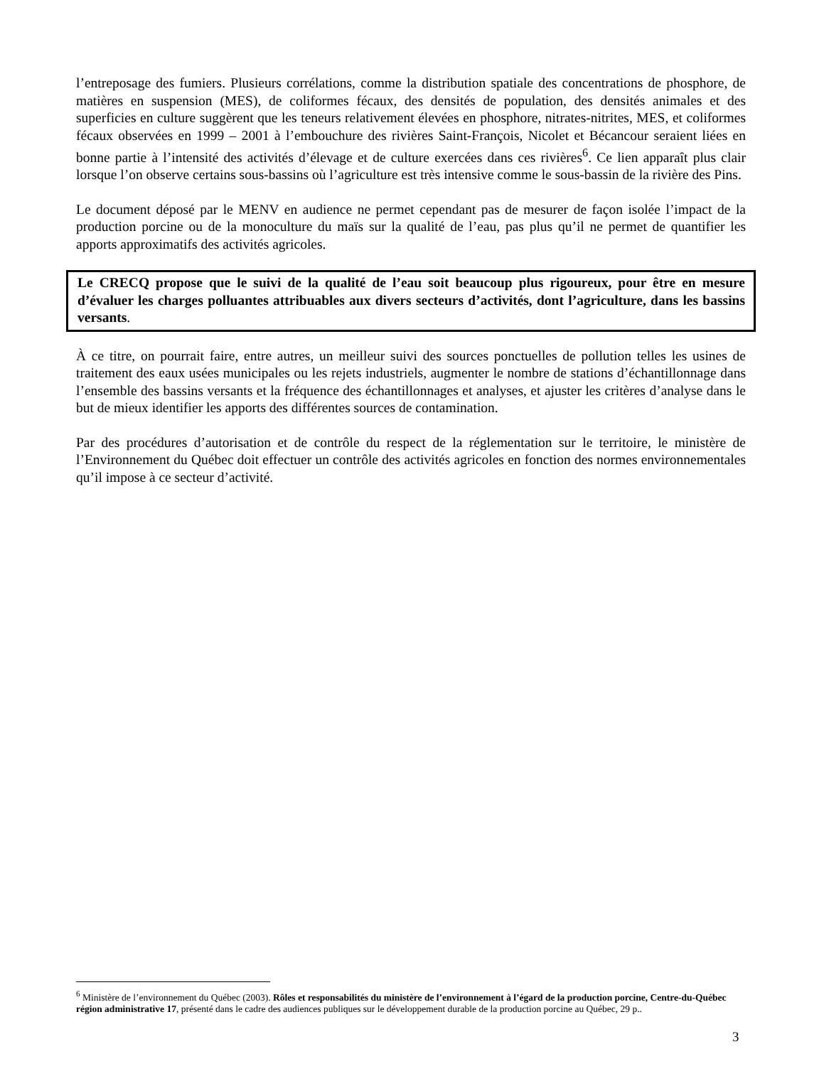l’entreposage des fumiers. Plusieurs corrélations, comme la distribution spatiale des concentrations de phosphore, de matières en suspension (MES), de coliformes fécaux, des densités de population, des densités animales et des superficies en culture suggèrent que les teneurs relativement élevées en phosphore, nitrates-nitrites, MES, et coliformes fécaux observées en 1999 – 2001 à l’embouchure des rivières Saint-François, Nicolet et Bécancour seraient liées en bonne partie à l’intensité des activités d’élevage et de culture exercées dans ces rivières<sup>6</sup>. Ce lien apparaît plus clair lorsque l’on observe certains sous-bassins où l’agriculture est très intensive comme le sous-bassin de la rivière des Pins.
Le document déposé par le MENV en audience ne permet cependant pas de mesurer de façon isolée l’impact de la production porcine ou de la monoculture du maïs sur la qualité de l’eau, pas plus qu’il ne permet de quantifier les apports approximatifs des activités agricoles.
Le CRECQ propose que le suivi de la qualité de l’eau soit beaucoup plus rigoureux, pour être en mesure d’évaluer les charges polluantes attribuables aux divers secteurs d’activités, dont l’agriculture, dans les bassins versants.
À ce titre, on pourrait faire, entre autres, un meilleur suivi des sources ponctuelles de pollution telles les usines de traitement des eaux usées municipales ou les rejets industriels, augmenter le nombre de stations d’échantillonnage dans l’ensemble des bassins versants et la fréquence des échantillonnages et analyses, et ajuster les critères d’analyse dans le but de mieux identifier les apports des différentes sources de contamination.
Par des procédures d’autorisation et de contrôle du respect de la réglementation sur le territoire, le ministère de l’Environnement du Québec doit effectuer un contrôle des activités agricoles en fonction des normes environnementales qu’il impose à ce secteur d’activité.
<sup>6</sup> Ministère de l’environnement du Québec (2003). Rôles et responsabilités du ministère de l’environnement à l’égard de la production porcine, Centre-du-Québec région administrative 17, présenté dans le cadre des audiences publiques sur le développement durable de la production porcine au Québec, 29 p..
3